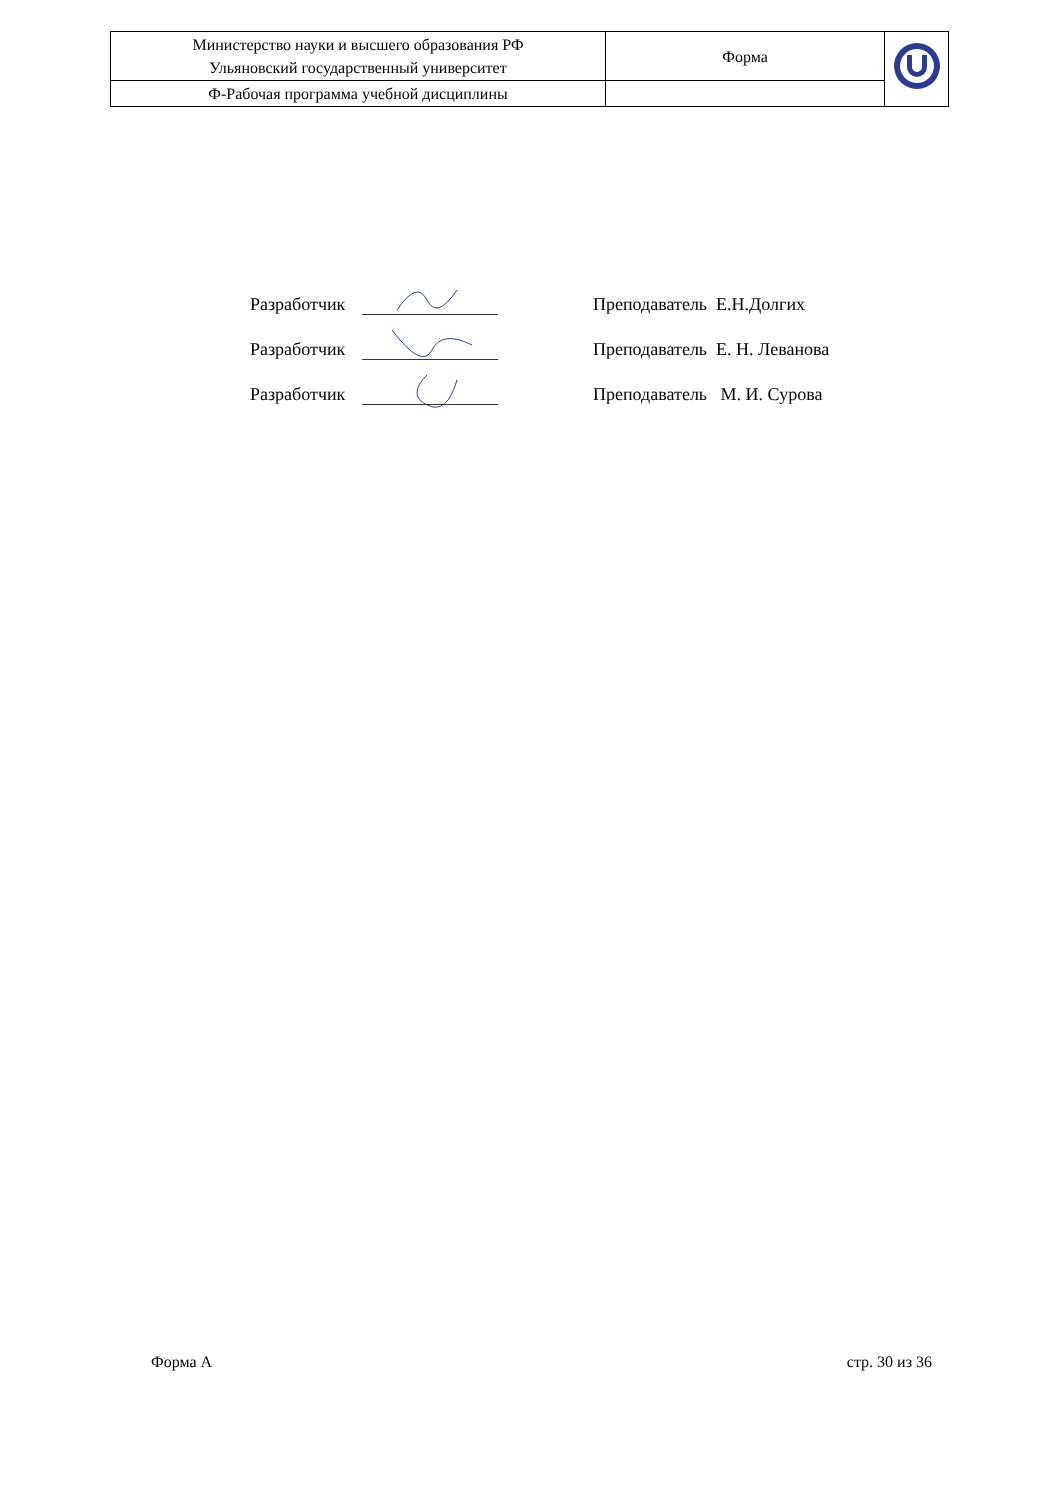| Министерство науки и высшего образования РФ Ульяновский государственный университет | Форма | |
| Ф-Рабочая программа учебной дисциплины | | |
Разработчик Преподаватель Е.Н.Долгих
Разработчик Преподаватель Е. Н. Леванова
Разработчик Преподаватель М. И. Сурова
Форма А стр. 30 из 36